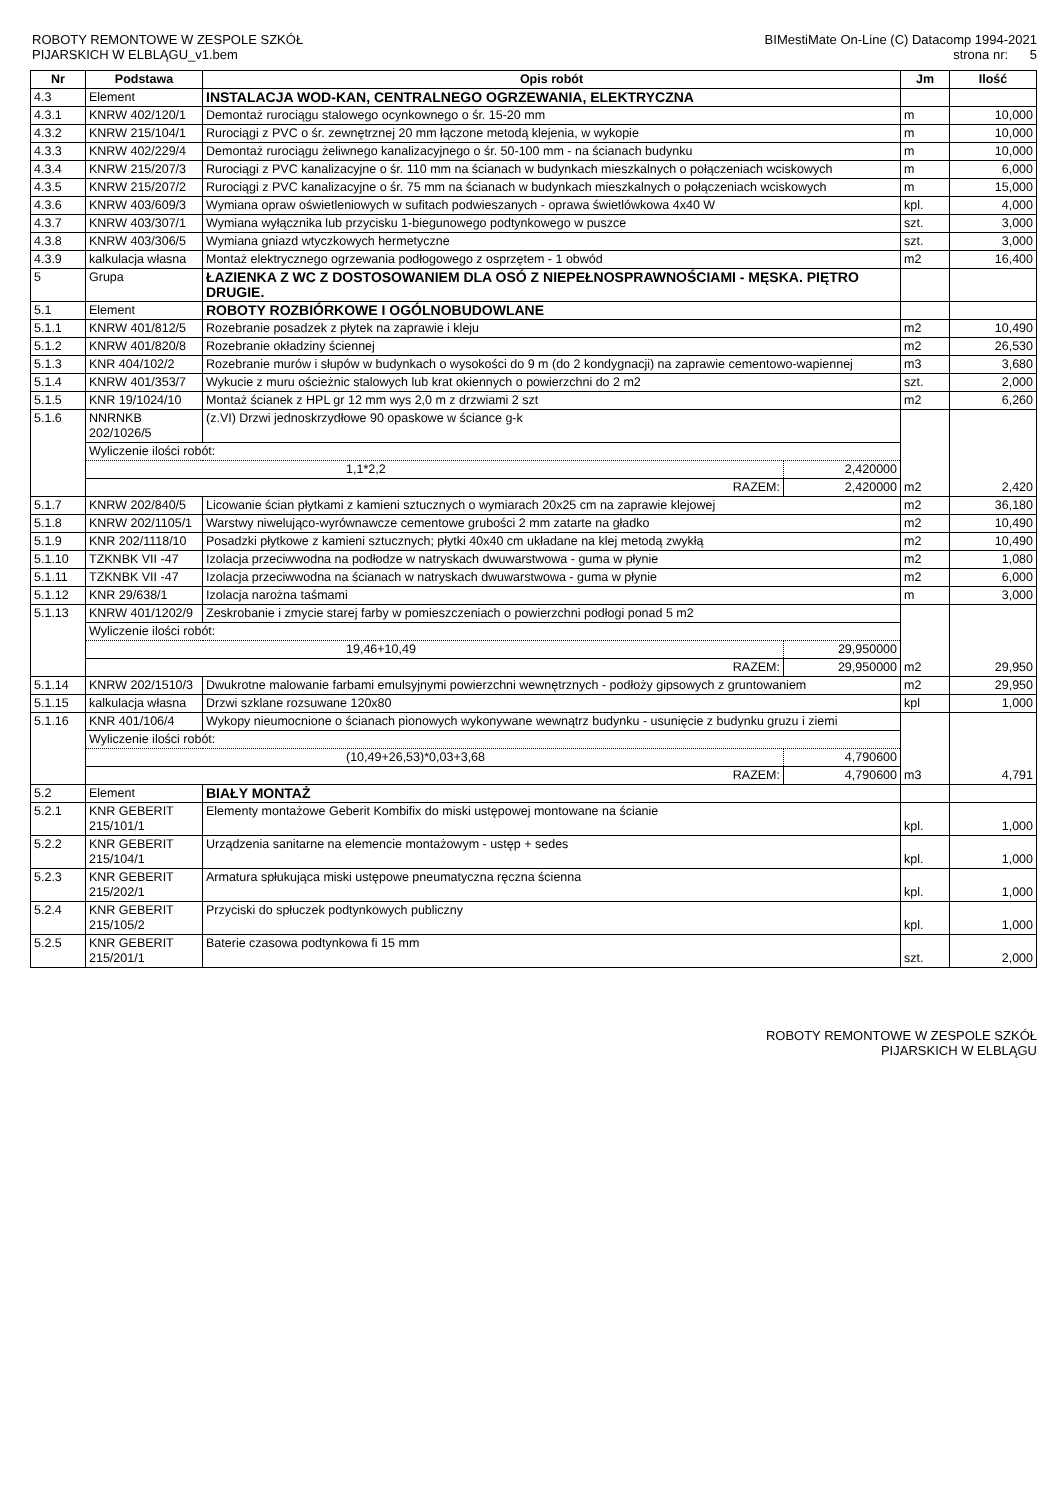ROBOTY REMONTOWE W ZESPOLE SZKÓŁ
PIJARSKICH W ELBLĄGU_v1.bem
BIMestiMate On-Line (C) Datacomp 1994-2021
strona nr: 5
| Nr | Podstawa | Opis robót | | Jm | Ilość |
| --- | --- | --- | --- | --- | --- |
| 4.3 | Element | INSTALACJA WOD-KAN, CENTRALNEGO OGRZEWANIA, ELEKTRYCZNA | | | |
| 4.3.1 | KNRW 402/120/1 | Demontaż rurociągu stalowego ocynkownego o śr. 15-20 mm | | m | 10,000 |
| 4.3.2 | KNRW 215/104/1 | Rurociągi z PVC o śr. zewnętrznej 20 mm łączone metodą klejenia, w wykopie | | m | 10,000 |
| 4.3.3 | KNRW 402/229/4 | Demontaż rurociągu żeliwnego kanalizacyjnego o śr. 50-100 mm - na ścianach budynku | | m | 10,000 |
| 4.3.4 | KNRW 215/207/3 | Rurociągi z PVC kanalizacyjne o śr. 110 mm na ścianach w budynkach mieszkalnych o połączeniach wciskowych | | m | 6,000 |
| 4.3.5 | KNRW 215/207/2 | Rurociągi z PVC kanalizacyjne o śr. 75 mm na ścianach w budynkach mieszkalnych o połączeniach wciskowych | | m | 15,000 |
| 4.3.6 | KNRW 403/609/3 | Wymiana opraw oświetleniowych w sufitach podwieszanych - oprawa świetlówkowa 4x40 W | | kpl. | 4,000 |
| 4.3.7 | KNRW 403/307/1 | Wymiana wyłącznika lub przycisku 1-biegunowego podtynkowego w puszce | | szt. | 3,000 |
| 4.3.8 | KNRW 403/306/5 | Wymiana gniazd wtyczkowych hermetyczne | | szt. | 3,000 |
| 4.3.9 | kalkulacja własna | Montaż elektrycznego ogrzewania podłogowego z osprzętem - 1 obwód | | m2 | 16,400 |
| 5 | Grupa | ŁAZIENKA Z WC Z DOSTOSOWANIEM DLA OSÓ Z NIEPEŁNOSPRAWNOŚCIAMI - MĘSKA. PIĘTRO DRUGIE. | | | |
| 5.1 | Element | ROBOTY ROZBIÓRKOWE I OGÓLNOBUDOWLANE | | | |
| 5.1.1 | KNRW 401/812/5 | Rozebranie posadzek z płytek na zaprawie i kleju | | m2 | 10,490 |
| 5.1.2 | KNRW 401/820/8 | Rozebranie okładziny ściennej | | m2 | 26,530 |
| 5.1.3 | KNR 404/102/2 | Rozebranie murów i słupów w budynkach o wysokości do 9 m (do 2 kondygnacji) na zaprawie cementowo-wapiennej | | m3 | 3,680 |
| 5.1.4 | KNRW 401/353/7 | Wykucie z muru ościeżnic stalowych lub krat okiennych o powierzchni do 2 m2 | | szt. | 2,000 |
| 5.1.5 | KNR 19/1024/10 | Montaż ścianek z HPL gr 12 mm wys 2,0 m z drzwiami 2 szt | | m2 | 6,260 |
| 5.1.6 | NNRNKB 202/1026/5 | (z.VI) Drzwi jednoskrzydłowe 90 opaskowe w ściance g-k | | m2 | 2,420 |
| | Wyliczenie ilości robót: | | | | |
| | 1,1*2,2 | | 2,420000 | | |
| | RAZEM: | | 2,420000 | | |
| 5.1.7 | KNRW 202/840/5 | Licowanie ścian płytkami z kamieni sztucznych o wymiarach 20x25 cm na zaprawie klejowej | | m2 | 36,180 |
| 5.1.8 | KNRW 202/1105/1 | Warstwy niwelująco-wyrównawcze cementowe grubości 2 mm zatarte na gładko | | m2 | 10,490 |
| 5.1.9 | KNR 202/1118/10 | Posadzki płytkowe z kamieni sztucznych; płytki 40x40 cm układane na klej metodą zwykłą | | m2 | 10,490 |
| 5.1.10 | TZKNBK VII -47 | Izolacja przeciwwodna na podłodze w natryskach dwuwarstwowa - guma w płynie | | m2 | 1,080 |
| 5.1.11 | TZKNBK VII -47 | Izolacja przeciwwodna na ścianach w natryskach dwuwarstwowa - guma w płynie | | m2 | 6,000 |
| 5.1.12 | KNR 29/638/1 | Izolacja narożna taśmami | | m | 3,000 |
| 5.1.13 | KNRW 401/1202/9 | Zeskrobanie i zmycie starej farby w pomieszczeniach o powierzchni podłogi ponad 5 m2 | | m2 | 29,950 |
| | Wyliczenie ilości robót: | | | | |
| | 19,46+10,49 | | 29,950000 | | |
| | RAZEM: | | 29,950000 | | |
| 5.1.14 | KNRW 202/1510/3 | Dwukrotne malowanie farbami emulsyjnymi powierzchni wewnętrznych - podłoży gipsowych z gruntowaniem | | m2 | 29,950 |
| 5.1.15 | kalkulacja własna | Drzwi szklane rozsuwane 120x80 | | kpl | 1,000 |
| 5.1.16 | KNR 401/106/4 | Wykopy nieumocnione o ścianach pionowych wykonywane wewnątrz budynku - usunięcie z budynku gruzu i ziemi | | m3 | 4,791 |
| | Wyliczenie ilości robót: | | | | |
| | (10,49+26,53)*0,03+3,68 | | 4,790600 | | |
| | RAZEM: | | 4,790600 | | |
| 5.2 | Element | BIAŁY MONTAŻ | | | |
| 5.2.1 | KNR GEBERIT 215/101/1 | Elementy montażowe Geberit Kombifix do miski ustępowej montowane na ścianie | | kpl. | 1,000 |
| 5.2.2 | KNR GEBERIT 215/104/1 | Urządzenia sanitarne na elemencie montażowym - ustęp + sedes | | kpl. | 1,000 |
| 5.2.3 | KNR GEBERIT 215/202/1 | Armatura spłukująca miski ustępowe pneumatyczna ręczna ścienna | | kpl. | 1,000 |
| 5.2.4 | KNR GEBERIT 215/105/2 | Przyciski do spłuczek podtynkowych publiczny | | kpl. | 1,000 |
| 5.2.5 | KNR GEBERIT 215/201/1 | Baterie czasowa podtynkowa fi 15 mm | | szt. | 2,000 |
ROBOTY REMONTOWE W ZESPOLE SZKÓŁ
PIJARSKICH W ELBLĄGU